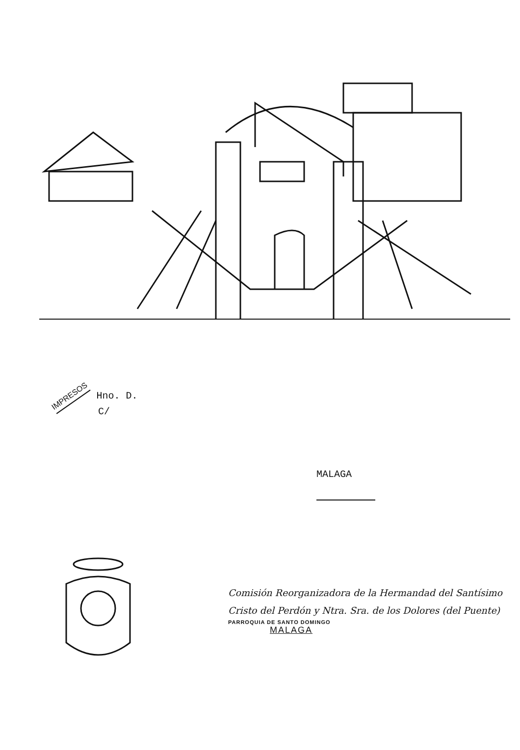IMPRESOS Hno. D.
C/
MALAGA
Comisión Reorganizadora de la Hermandad del Santísimo
Cristo del Perdón y Ntra. Sra. de los Dolores (del Puente)
PARROQUIA DE SANTO DOMINGO
MALAGA